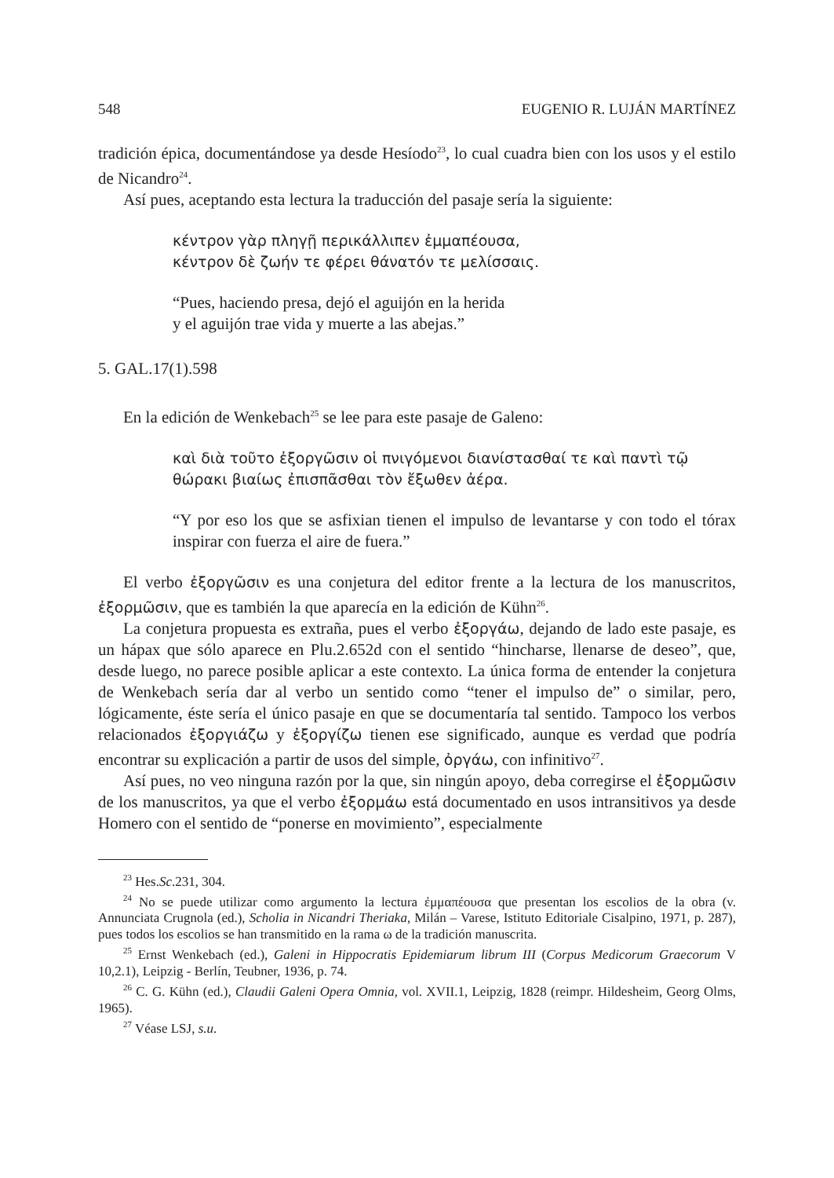548 EUGENIO R. LUJÁN MARTÍNEZ
tradición épica, documentándose ya desde Hesíodo<sup>23</sup>, lo cual cuadra bien con los usos y el estilo de Nicandro<sup>24</sup>.
Así pues, aceptando esta lectura la traducción del pasaje sería la siguiente:
κέντρον γὰρ πληγῇ περικάλλιπεν ἐμμαπέουσα,
κέντρον δὲ ζωήν τε φέρει θάνατόν τε μελίσσαις.
“Pues, haciendo presa, dejó el aguijón en la herida
y el aguijón trae vida y muerte a las abejas.”
5. GAL.17(1).598
En la edición de Wenkebach<sup>25</sup> se lee para este pasaje de Galeno:
καὶ διὰ τοῦτο ἐξοργῶσιν οἱ πνιγόμενοι διανίστασθαί τε καὶ παντὶ τῷ θώρακι βιαίως ἐπισπᾶσθαι τὸν ἔξωθεν ἀέρα.
“Y por eso los que se asfixian tienen el impulso de levantarse y con todo el tórax inspirar con fuerza el aire de fuera.”
El verbo ἐξοργῶσιν es una conjetura del editor frente a la lectura de los manuscritos, ἐξορμῶσιν, que es también la que aparecía en la edición de Kühn<sup>26</sup>.
La conjetura propuesta es extraña, pues el verbo ἐξοργάω, dejando de lado este pasaje, es un hápax que sólo aparece en Plu.2.652d con el sentido “hincharse, llenarse de deseo”, que, desde luego, no parece posible aplicar a este contexto. La única forma de entender la conjetura de Wenkebach sería dar al verbo un sentido como “tener el impulso de” o similar, pero, lógicamente, éste sería el único pasaje en que se documentaría tal sentido. Tampoco los verbos relacionados ἐξοργιάζω y ἐξοργίζω tienen ese significado, aunque es verdad que podría encontrar su explicación a partir de usos del simple, ὀργάω, con infinitivo<sup>27</sup>.
Así pues, no veo ninguna razón por la que, sin ningún apoyo, deba corregirse el ἐξορμῶσιν de los manuscritos, ya que el verbo ἐξορμάω está documentado en usos intransitivos ya desde Homero con el sentido de “ponerse en movimiento”, especialmente
<sup>23</sup> Hes.Sc.231, 304.
<sup>24</sup> No se puede utilizar como argumento la lectura ἐμμαπέουσα que presentan los escolios de la obra (v. Annunciata Crugnola (ed.), Scholia in Nicandri Theriaka, Milán – Varese, Istituto Editoriale Cisalpino, 1971, p. 287), pues todos los escolios se han transmitido en la rama ω de la tradición manuscrita.
<sup>25</sup> Ernst Wenkebach (ed.), Galeni in Hippocratis Epidemiarum librum III (Corpus Medicorum Graecorum V 10,2.1), Leipzig - Berlín, Teubner, 1936, p. 74.
<sup>26</sup> C. G. Kühn (ed.), Claudii Galeni Opera Omnia, vol. XVII.1, Leipzig, 1828 (reimpr. Hildesheim, Georg Olms, 1965).
<sup>27</sup> Véase LSJ, s.u.